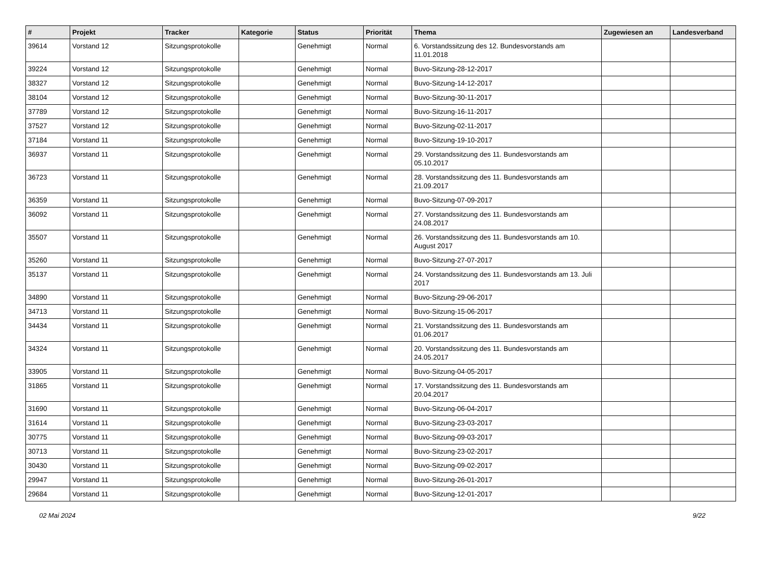| # | Projekt | Tracker | Kategorie | Status | Priorität | Thema | Zugewiesen an | Landesverband |
| --- | --- | --- | --- | --- | --- | --- | --- | --- |
| 39614 | Vorstand 12 | Sitzungsprotokolle | | Genehmigt | Normal | 6. Vorstandssitzung des 12. Bundesvorstands am 11.01.2018 | | |
| 39224 | Vorstand 12 | Sitzungsprotokolle | | Genehmigt | Normal | Buvo-Sitzung-28-12-2017 | | |
| 38327 | Vorstand 12 | Sitzungsprotokolle | | Genehmigt | Normal | Buvo-Sitzung-14-12-2017 | | |
| 38104 | Vorstand 12 | Sitzungsprotokolle | | Genehmigt | Normal | Buvo-Sitzung-30-11-2017 | | |
| 37789 | Vorstand 12 | Sitzungsprotokolle | | Genehmigt | Normal | Buvo-Sitzung-16-11-2017 | | |
| 37527 | Vorstand 12 | Sitzungsprotokolle | | Genehmigt | Normal | Buvo-Sitzung-02-11-2017 | | |
| 37184 | Vorstand 11 | Sitzungsprotokolle | | Genehmigt | Normal | Buvo-Sitzung-19-10-2017 | | |
| 36937 | Vorstand 11 | Sitzungsprotokolle | | Genehmigt | Normal | 29. Vorstandssitzung des 11. Bundesvorstands am 05.10.2017 | | |
| 36723 | Vorstand 11 | Sitzungsprotokolle | | Genehmigt | Normal | 28. Vorstandssitzung des 11. Bundesvorstands am 21.09.2017 | | |
| 36359 | Vorstand 11 | Sitzungsprotokolle | | Genehmigt | Normal | Buvo-Sitzung-07-09-2017 | | |
| 36092 | Vorstand 11 | Sitzungsprotokolle | | Genehmigt | Normal | 27. Vorstandssitzung des 11. Bundesvorstands am 24.08.2017 | | |
| 35507 | Vorstand 11 | Sitzungsprotokolle | | Genehmigt | Normal | 26. Vorstandssitzung des 11. Bundesvorstands am 10. August 2017 | | |
| 35260 | Vorstand 11 | Sitzungsprotokolle | | Genehmigt | Normal | Buvo-Sitzung-27-07-2017 | | |
| 35137 | Vorstand 11 | Sitzungsprotokolle | | Genehmigt | Normal | 24. Vorstandssitzung des 11. Bundesvorstands am 13. Juli 2017 | | |
| 34890 | Vorstand 11 | Sitzungsprotokolle | | Genehmigt | Normal | Buvo-Sitzung-29-06-2017 | | |
| 34713 | Vorstand 11 | Sitzungsprotokolle | | Genehmigt | Normal | Buvo-Sitzung-15-06-2017 | | |
| 34434 | Vorstand 11 | Sitzungsprotokolle | | Genehmigt | Normal | 21. Vorstandssitzung des 11. Bundesvorstands am 01.06.2017 | | |
| 34324 | Vorstand 11 | Sitzungsprotokolle | | Genehmigt | Normal | 20. Vorstandssitzung des 11. Bundesvorstands am 24.05.2017 | | |
| 33905 | Vorstand 11 | Sitzungsprotokolle | | Genehmigt | Normal | Buvo-Sitzung-04-05-2017 | | |
| 31865 | Vorstand 11 | Sitzungsprotokolle | | Genehmigt | Normal | 17. Vorstandssitzung des 11. Bundesvorstands am 20.04.2017 | | |
| 31690 | Vorstand 11 | Sitzungsprotokolle | | Genehmigt | Normal | Buvo-Sitzung-06-04-2017 | | |
| 31614 | Vorstand 11 | Sitzungsprotokolle | | Genehmigt | Normal | Buvo-Sitzung-23-03-2017 | | |
| 30775 | Vorstand 11 | Sitzungsprotokolle | | Genehmigt | Normal | Buvo-Sitzung-09-03-2017 | | |
| 30713 | Vorstand 11 | Sitzungsprotokolle | | Genehmigt | Normal | Buvo-Sitzung-23-02-2017 | | |
| 30430 | Vorstand 11 | Sitzungsprotokolle | | Genehmigt | Normal | Buvo-Sitzung-09-02-2017 | | |
| 29947 | Vorstand 11 | Sitzungsprotokolle | | Genehmigt | Normal | Buvo-Sitzung-26-01-2017 | | |
| 29684 | Vorstand 11 | Sitzungsprotokolle | | Genehmigt | Normal | Buvo-Sitzung-12-01-2017 | | |
02 Mai 2024 9/22